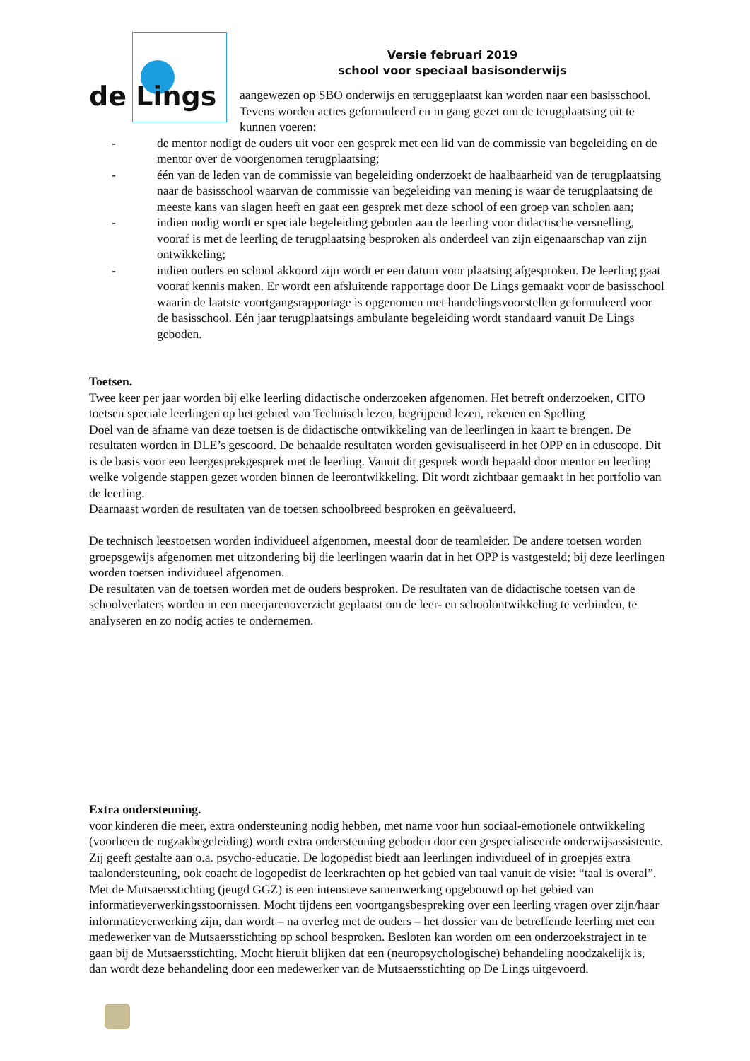de Lings
Versie februari 2019
school voor speciaal basisonderwijs
aangewezen op SBO onderwijs en teruggeplaatst kan worden naar een basisschool. Tevens worden acties geformuleerd en in gang gezet om de terugplaatsing uit te kunnen voeren:
- de mentor nodigt de ouders uit voor een gesprek met een lid van de commissie van begeleiding en de mentor over de voorgenomen terugplaatsing;
- één van de leden van de commissie van begeleiding onderzoekt de haalbaarheid van de terugplaatsing naar de basisschool waarvan de commissie van begeleiding van mening is waar de terugplaatsing de meeste kans van slagen heeft en gaat een gesprek met deze school of een groep van scholen aan;
- indien nodig wordt er speciale begeleiding geboden aan de leerling voor didactische versnelling, vooraf is met de leerling de terugplaatsing besproken als onderdeel van zijn eigenaarschap van zijn ontwikkeling;
- indien ouders en school akkoord zijn wordt er een datum voor plaatsing afgesproken. De leerling gaat vooraf kennis maken. Er wordt een afsluitende rapportage door De Lings gemaakt voor de basisschool waarin de laatste voortgangsrapportage is opgenomen met handelingsvoorstellen geformuleerd voor de basisschool. Eén jaar terugplaatsings ambulante begeleiding wordt standaard vanuit De Lings geboden.
Toetsen.
Twee keer per jaar worden bij elke leerling didactische onderzoeken afgenomen. Het betreft onderzoeken, CITO toetsen speciale leerlingen op het gebied van Technisch lezen, begrijpend lezen, rekenen en Spelling
Doel van de afname van deze toetsen is de didactische ontwikkeling van de leerlingen in kaart te brengen. De resultaten worden in DLE’s gescoord. De behaalde resultaten worden gevisualiseerd in het OPP en in eduscope. Dit is de basis voor een leergesprekgesprek met de leerling. Vanuit dit gesprek wordt bepaald door mentor en leerling welke volgende stappen gezet worden binnen de leerontwikkeling. Dit wordt zichtbaar gemaakt in het portfolio van de leerling.
Daarnaast worden de resultaten van de toetsen schoolbreed besproken en geëvalueerd.
De technisch leestoetsen worden individueel afgenomen, meestal door de teamleider. De andere toetsen worden groepsgewijs afgenomen met uitzondering bij die leerlingen waarin dat in het OPP is vastgesteld; bij deze leerlingen worden toetsen individueel afgenomen.
De resultaten van de toetsen worden met de ouders besproken. De resultaten van de didactische toetsen van de schoolverlaters worden in een meerjarenoverzicht geplaatst om de leer- en schoolontwikkeling te verbinden, te analyseren en zo nodig acties te ondernemen.
Extra ondersteuning.
voor kinderen die meer, extra ondersteuning nodig hebben, met name voor hun sociaal-emotionele ontwikkeling (voorheen de rugzakbegeleiding) wordt extra ondersteuning geboden door een gespecialiseerde onderwijsassistente. Zij geeft gestalte aan o.a. psycho-educatie. De logopedist biedt aan leerlingen individueel of in groepjes extra taalondersteuning, ook coacht de logopedist de leerkrachten op het gebied van taal vanuit de visie: “taal is overal”.
Met de Mutsaersstichting (jeugd GGZ) is een intensieve samenwerking opgebouwd op het gebied van informatieverwerkingsstoornissen. Mocht tijdens een voortgangsbespreking over een leerling vragen over zijn/haar informatieverwerking zijn, dan wordt – na overleg met de ouders – het dossier van de betreffende leerling met een medewerker van de Mutsaersstichting op school besproken. Besloten kan worden om een onderzoekstraject in te gaan bij de Mutsaersstichting. Mocht hieruit blijken dat een (neuropsychologische) behandeling noodzakelijk is, dan wordt deze behandeling door een medewerker van de Mutsaersstichting op De Lings uitgevoerd.